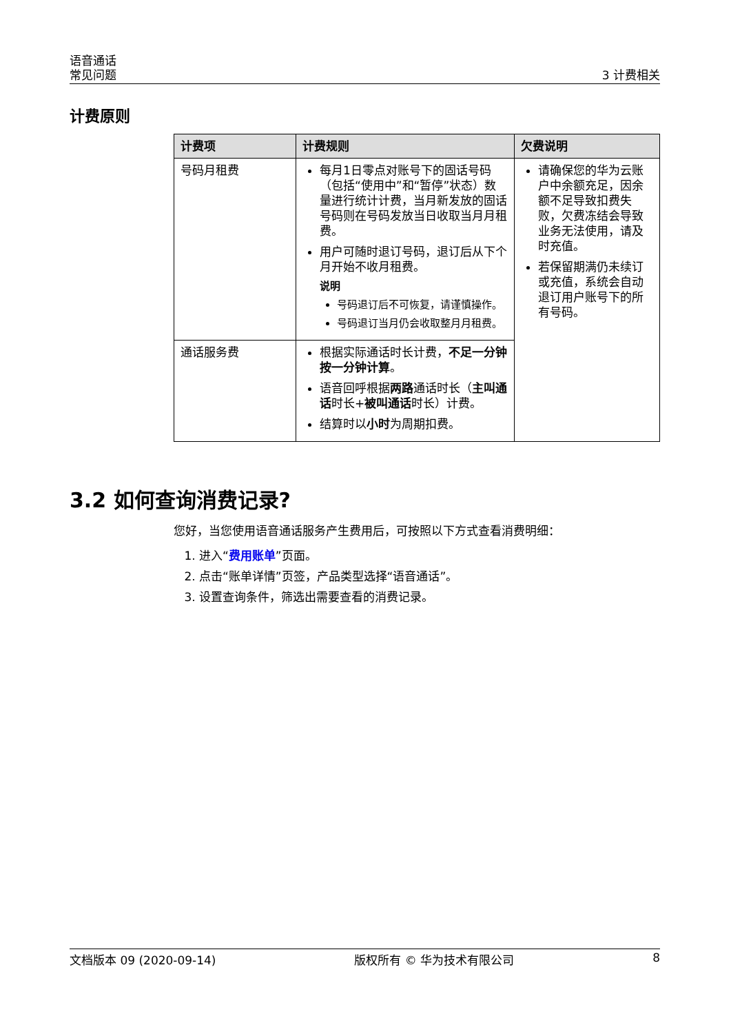语音通话
常见问题
3 计费相关
计费原则
| 计费项 | 计费规则 | 欠费说明 |
| --- | --- | --- |
| 号码月租费 | 每月1日零点对账号下的固话号码（包括“使用中”和“暂停”状态）数量进行统计计费，当月新发放的固话号码则在号码发放当日收取当月月租费。 用户可随时退订号码，退订后从下个月开始不收月租费。 说明 号码退订后不可恢复，请谨慎操作。 号码退订当月仍会收取整月月租费。 | 请确保您的华为云账户中余额充足，因余额不足导致扣费失败，欠费冻结会导致业务无法使用，请及时充值。 若保留期满仍未续订或充值，系统会自动退订用户账号下的所有号码。 |
| 通话服务费 | 根据实际通话时长计费， 不足一分钟按一分钟计算 。 语音回呼根据 两路 通话时长（ 主叫通话 时长+ 被叫通话 时长）计费。 结算时以 小时 为周期扣费。 | |
3.2 如何查询消费记录?
您好，当您使用语音通话服务产生费用后，可按照以下方式查看消费明细：
1. 进入“费用账单”页面。
2. 点击“账单详情”页签，产品类型选择“语音通话”。
3. 设置查询条件，筛选出需要查看的消费记录。
文档版本 09 (2020-09-14) 版权所有 © 华为技术有限公司 8